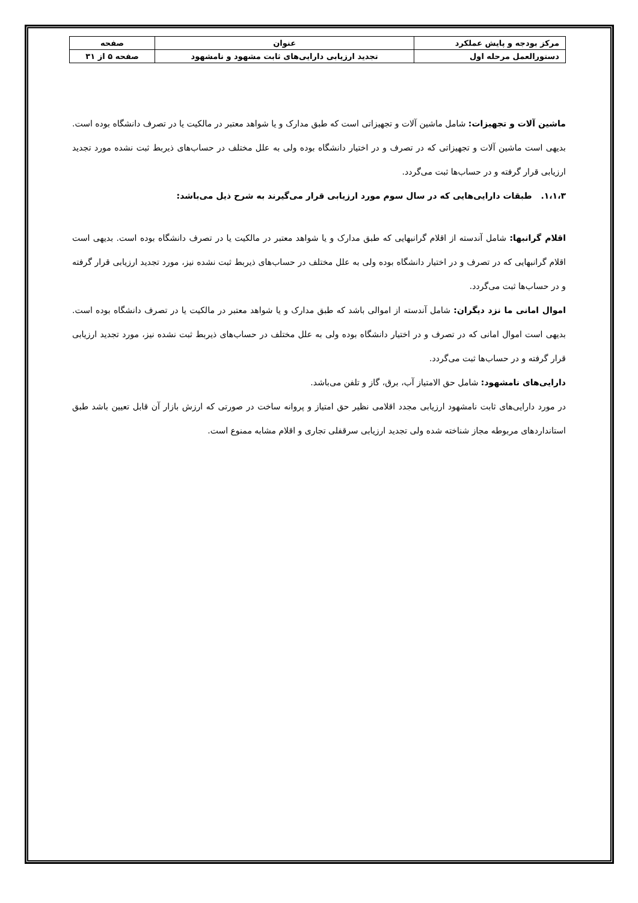| مرکز بودجه و پایش عملکرد | عنوان | صفحه |
| دستورالعمل مرحله اول | تجدید ارزیابی دارایی‌های ثابت مشهود و نامشهود | صفحه ۵ از ۳۱ |
ماشین آلات و تجهیزات: شامل ماشین آلات و تجهیزاتی است که طبق مدارک و یا شواهد معتبر در مالکیت یا در تصرف دانشگاه بوده است. بدیهی است ماشین آلات و تجهیزاتی که در تصرف و در اختیار دانشگاه بوده ولی به علل مختلف در حساب‌های ذیربط ثبت نشده مورد تجدید ارزیابی قرار گرفته و در حساب‌ها ثبت می‌گردد.
۱،۱،۳. طبقات دارایی‌هایی که در سال سوم مورد ارزیابی قرار می‌گیرند به شرح ذیل می‌باشد:
اقلام گرانبها: شامل آندسته از اقلام گرانبهایی که طبق مدارک و یا شواهد معتبر در مالکیت یا در تصرف دانشگاه بوده است. بدیهی است اقلام گرانبهایی که در تصرف و در اختیار دانشگاه بوده ولی به علل مختلف در حساب‌های ذیربط ثبت نشده نیز، مورد تجدید ارزیابی قرار گرفته و در حساب‌ها ثبت می‌گردد.
اموال امانی ما نزد دیگران: شامل آندسته از اموالی باشد که طبق مدارک و یا شواهد معتبر در مالکیت یا در تصرف دانشگاه بوده است. بدیهی است اموال امانی که در تصرف و در اختیار دانشگاه بوده ولی به علل مختلف در حساب‌های ذیربط ثبت نشده نیز، مورد تجدید ارزیابی قرار گرفته و در حساب‌ها ثبت می‌گردد.
دارایی‌های نامشهود: شامل حق الامتیاز آب، برق، گاز و تلفن می‌باشد.
در مورد دارایی‌های ثابت نامشهود ارزیابی مجدد اقلامی نظیر حق امتیاز و پروانه ساخت در صورتی که ارزش بازار آن قابل تعیین باشد طبق استانداردهای مربوطه مجاز شناخته شده ولی تجدید ارزیابی سرقفلی تجاری و اقلام مشابه ممنوع است.